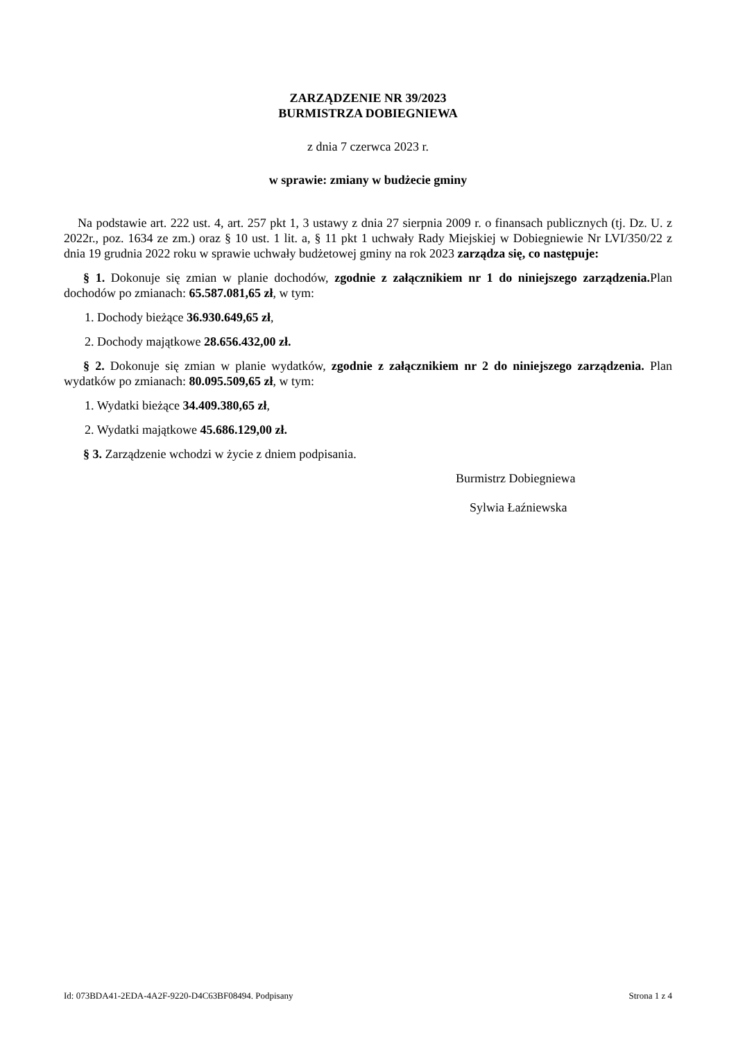ZARZĄDZENIE NR 39/2023
BURMISTRZA DOBIEGNIEWA
z dnia 7 czerwca 2023 r.
w sprawie: zmiany w budżecie gminy
Na podstawie art. 222 ust. 4, art. 257 pkt 1, 3 ustawy z dnia 27 sierpnia 2009 r. o finansach publicznych (tj. Dz. U. z 2022r., poz. 1634 ze zm.) oraz § 10 ust. 1 lit. a, § 11 pkt 1 uchwały Rady Miejskiej w Dobiegniewie Nr LVI/350/22 z dnia 19 grudnia 2022 roku w sprawie uchwały budżetowej gminy na rok 2023 zarządza się, co następuje:
§ 1. Dokonuje się zmian w planie dochodów, zgodnie z załącznikiem nr 1 do niniejszego zarządzenia. Plan dochodów po zmianach: 65.587.081,65 zł, w tym:
1. Dochody bieżące 36.930.649,65 zł,
2. Dochody majątkowe 28.656.432,00 zł.
§ 2. Dokonuje się zmian w planie wydatków, zgodnie z załącznikiem nr 2 do niniejszego zarządzenia. Plan wydatków po zmianach: 80.095.509,65 zł, w tym:
1. Wydatki bieżące 34.409.380,65 zł,
2. Wydatki majątkowe 45.686.129,00 zł.
§ 3. Zarządzenie wchodzi w życie z dniem podpisania.
Burmistrz Dobiegniewa
Sylwia Łaźniewska
Id: 073BDA41-2EDA-4A2F-9220-D4C63BF08494. Podpisany Strona 1 z 4